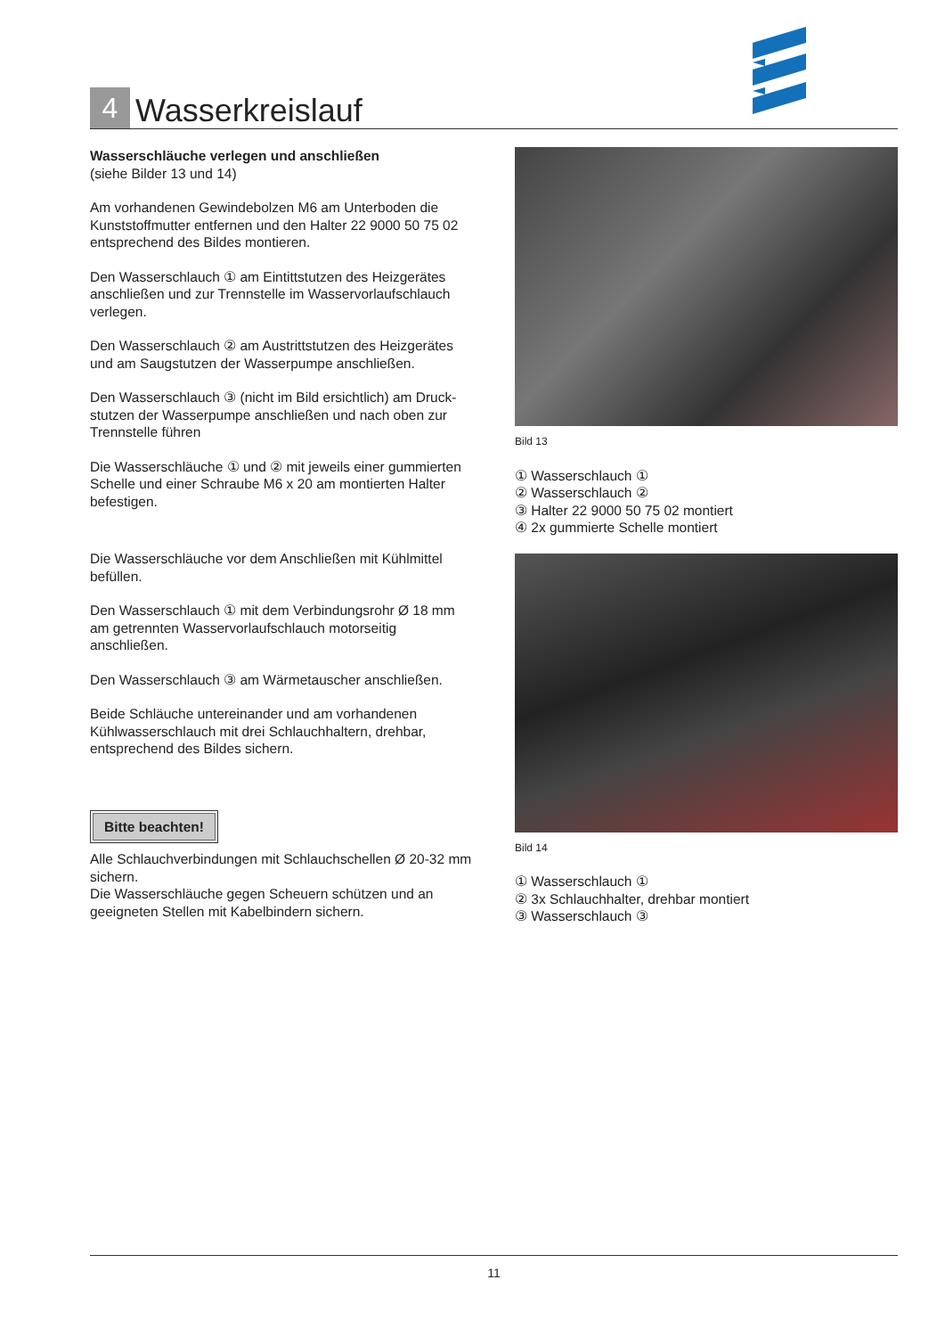4
Wasserkreislauf
Wasserschläuche verlegen und anschließen
(siehe Bilder 13 und 14)
Am vorhandenen Gewindebolzen M6 am Unterboden die Kunststoffmutter entfernen und den Halter 22 9000 50 75 02 entsprechend des Bildes montieren.
Den Wasserschlauch ① am Eintittstutzen des Heizgerätes anschließen und zur Trennstelle im Wasservorlaufschlauch verlegen.
Den Wasserschlauch ② am Austrittstutzen des Heizgerätes und am Saugstutzen der Wasserpumpe anschließen.
Den Wasserschlauch ③ (nicht im Bild ersichtlich) am Druck-stutzen der Wasserpumpe anschließen und nach oben zur Trennstelle führen
Die Wasserschläuche ① und ② mit jeweils einer gummierten Schelle und einer Schraube M6 x 20 am montierten Halter befestigen.
Die Wasserschläuche vor dem Anschließen mit Kühlmittel befüllen.
Den Wasserschlauch ① mit dem Verbindungsrohr Ø 18 mm am getrennten Wasservorlaufschlauch motorseitig anschließen.
Den Wasserschlauch ③ am Wärmetauscher anschließen.
Beide Schläuche untereinander und am vorhandenen Kühlwasserschlauch mit drei Schlauchhaltern, drehbar, entsprechend des Bildes sichern.
Bitte beachten!
Alle Schlauchverbindungen mit Schlauchschellen Ø 20-32 mm sichern.
Die Wasserschläuche gegen Scheuern schützen und an geeigneten Stellen mit Kabelbindern sichern.
Bild 13
① Wasserschlauch ①
② Wasserschlauch ②
③ Halter 22 9000 50 75 02 montiert
④ 2x gummierte Schelle montiert
Bild 14
① Wasserschlauch ①
② 3x Schlauchhalter, drehbar montiert
③ Wasserschlauch ③
11